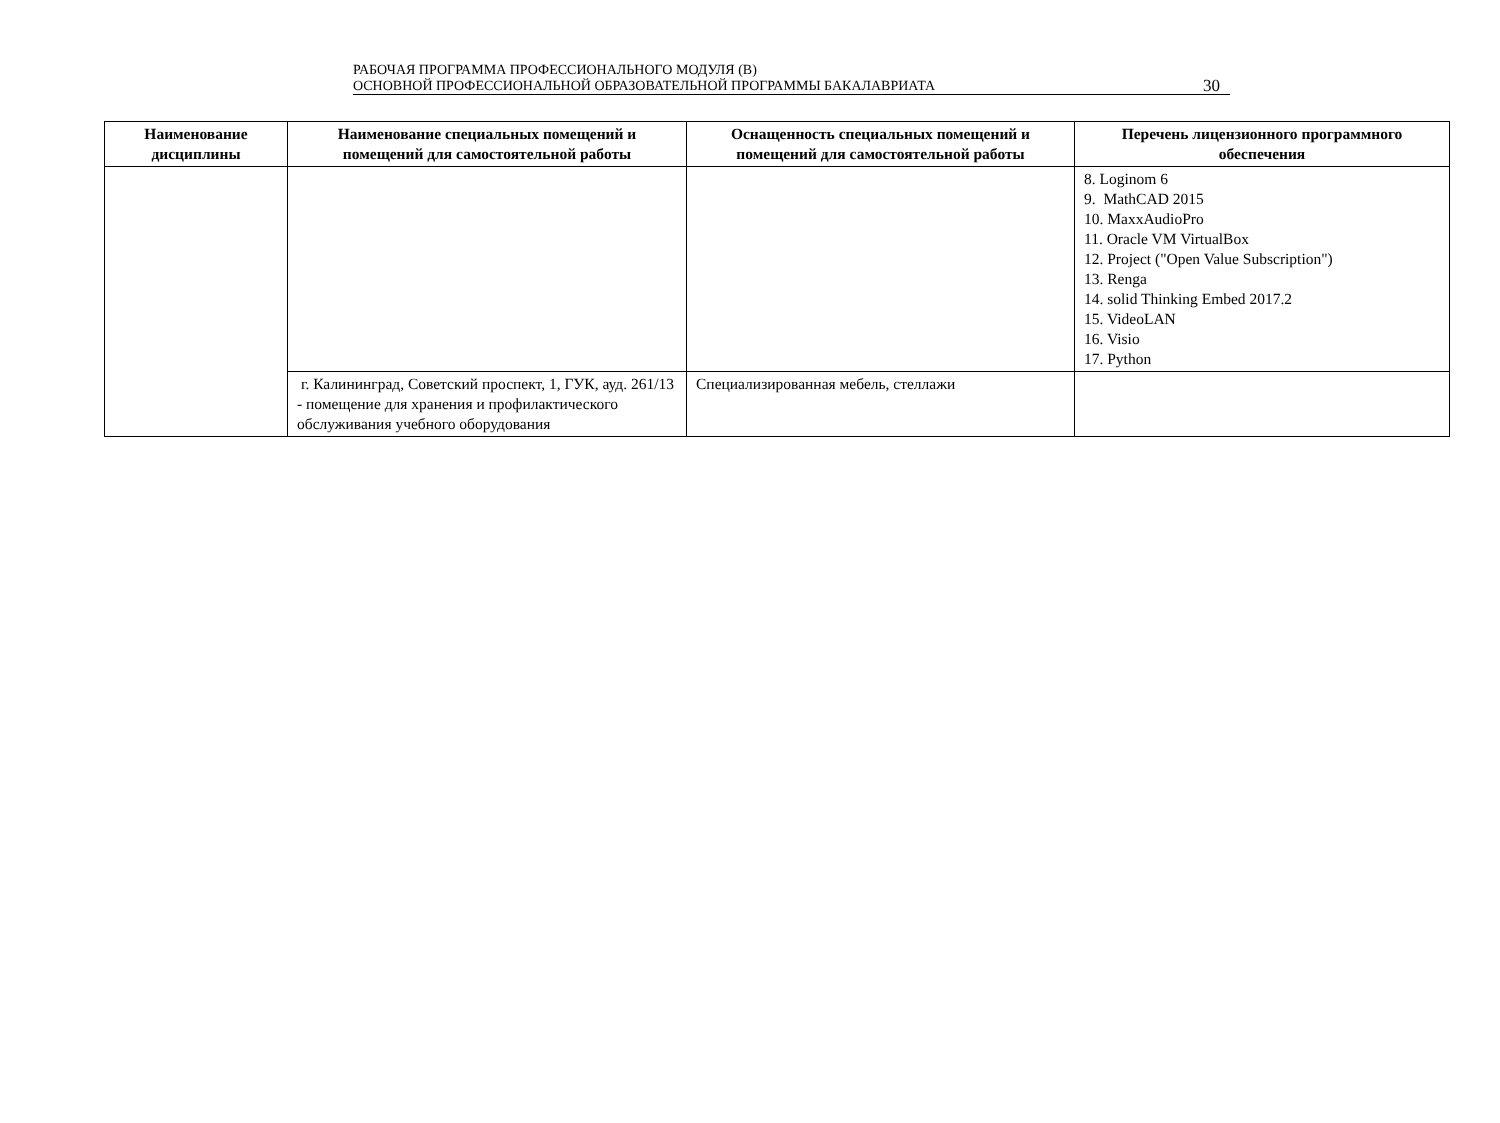РАБОЧАЯ ПРОГРАММА ПРОФЕССИОНАЛЬНОГО МОДУЛЯ (В)
ОСНОВНОЙ ПРОФЕССИОНАЛЬНОЙ ОБРАЗОВАТЕЛЬНОЙ ПРОГРАММЫ БАКАЛАВРИАТА
30
| Наименование дисциплины | Наименование специальных помещений и помещений для самостоятельной работы | Оснащенность специальных помещений и помещений для самостоятельной работы | Перечень лицензионного программного обеспечения |
| --- | --- | --- | --- |
| | | | 8. Loginom 6 9. MathCAD 2015 10. MaxxAudioPro 11. Oracle VM VirtualBox 12. Project ("Open Value Subscription") 13. Renga 14. solid Thinking Embed 2017.2 15. VideoLAN 16. Visio 17. Python |
| | г. Калининград, Советский проспект, 1, ГУК, ауд. 261/13 - помещение для хранения и профилактического обслуживания учебного оборудования | Специализированная мебель, стеллажи | |